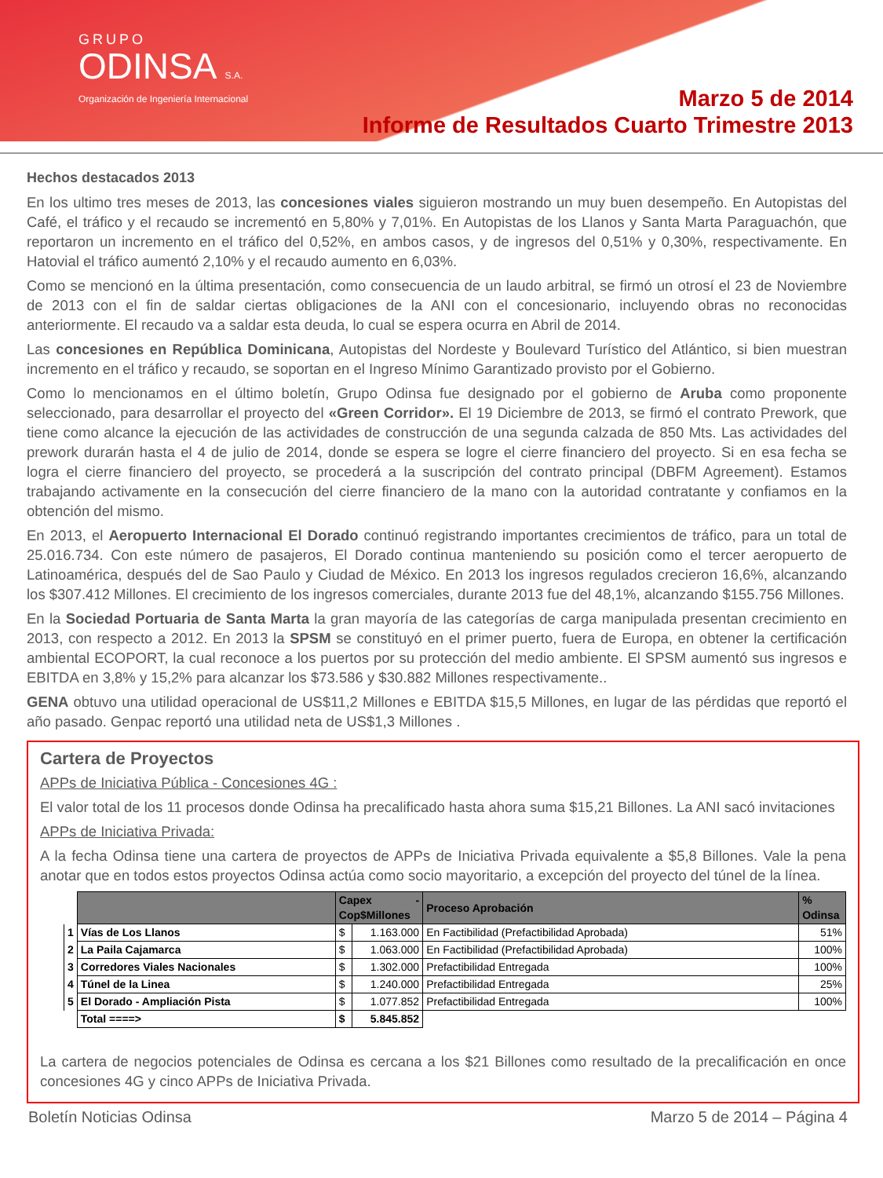GRUPO
ODINSA S.A.
Organización de Ingeniería Internacional
Marzo 5 de 2014
Informe de Resultados Cuarto Trimestre 2013
Hechos destacados 2013
En los ultimo tres meses de 2013, las concesiones viales siguieron mostrando un muy buen desempeño. En Autopistas del Café, el tráfico y el recaudo se incrementó en 5,80% y 7,01%. En Autopistas de los Llanos y Santa Marta Paraguachón, que reportaron un incremento en el tráfico del 0,52%, en ambos casos, y de ingresos del 0,51% y 0,30%, respectivamente. En Hatovial el tráfico aumentó 2,10% y el recaudo aumento en 6,03%.
Como se mencionó en la última presentación, como consecuencia de un laudo arbitral, se firmó un otrosí el 23 de Noviembre de 2013 con el fin de saldar ciertas obligaciones de la ANI con el concesionario, incluyendo obras no reconocidas anteriormente. El recaudo va a saldar esta deuda, lo cual se espera ocurra en Abril de 2014.
Las concesiones en República Dominicana, Autopistas del Nordeste y Boulevard Turístico del Atlántico, si bien muestran incremento en el tráfico y recaudo, se soportan en el Ingreso Mínimo Garantizado provisto por el Gobierno.
Como lo mencionamos en el último boletín, Grupo Odinsa fue designado por el gobierno de Aruba como proponente seleccionado, para desarrollar el proyecto del «Green Corridor». El 19 Diciembre de 2013, se firmó el contrato Prework, que tiene como alcance la ejecución de las actividades de construcción de una segunda calzada de 850 Mts. Las actividades del prework durarán hasta el 4 de julio de 2014, donde se espera se logre el cierre financiero del proyecto. Si en esa fecha se logra el cierre financiero del proyecto, se procederá a la suscripción del contrato principal (DBFM Agreement). Estamos trabajando activamente en la consecución del cierre financiero de la mano con la autoridad contratante y confiamos en la obtención del mismo.
En 2013, el Aeropuerto Internacional El Dorado continuó registrando importantes crecimientos de tráfico, para un total de 25.016.734. Con este número de pasajeros, El Dorado continua manteniendo su posición como el tercer aeropuerto de Latinoamérica, después del de Sao Paulo y Ciudad de México. En 2013 los ingresos regulados crecieron 16,6%, alcanzando los $307.412 Millones. El crecimiento de los ingresos comerciales, durante 2013 fue del 48,1%, alcanzando $155.756 Millones.
En la Sociedad Portuaria de Santa Marta la gran mayoría de las categorías de carga manipulada presentan crecimiento en 2013, con respecto a 2012. En 2013 la SPSM se constituyó en el primer puerto, fuera de Europa, en obtener la certificación ambiental ECOPORT, la cual reconoce a los puertos por su protección del medio ambiente. El SPSM aumentó sus ingresos e EBITDA en 3,8% y 15,2% para alcanzar los $73.586 y $30.882 Millones respectivamente..
GENA obtuvo una utilidad operacional de US$11,2 Millones e EBITDA $15,5 Millones, en lugar de las pérdidas que reportó el año pasado. Genpac reportó una utilidad neta de US$1,3 Millones .
Cartera de Proyectos
APPs de Iniciativa Pública - Concesiones 4G :
El valor total de los 11 procesos donde Odinsa ha precalificado hasta ahora suma $15,21 Billones. La ANI sacó invitaciones
APPs de Iniciativa Privada:
A la fecha Odinsa tiene una cartera de proyectos de APPs de Iniciativa Privada equivalente a $5,8 Billones. Vale la pena anotar que en todos estos proyectos Odinsa actúa como socio mayoritario, a excepción del proyecto del túnel de la línea.
| | | Capex - Cop$Millones | | Proceso Aprobación | % Odinsa |
| --- | --- | --- | --- | --- | --- |
| 1 | Vías de Los Llanos | $ | 1.163.000 | En Factibilidad (Prefactibilidad Aprobada) | 51% |
| 2 | La Paila Cajamarca | $ | 1.063.000 | En Factibilidad (Prefactibilidad Aprobada) | 100% |
| 3 | Corredores Viales Nacionales | $ | 1.302.000 | Prefactibilidad Entregada | 100% |
| 4 | Túnel de la Linea | $ | 1.240.000 | Prefactibilidad Entregada | 25% |
| 5 | El Dorado - Ampliación Pista | $ | 1.077.852 | Prefactibilidad Entregada | 100% |
| | Total ====> | $ | 5.845.852 | | |
La cartera de negocios potenciales de Odinsa es cercana a los $21 Billones como resultado de la precalificación en once concesiones 4G y cinco APPs de Iniciativa Privada.
Boletín Noticias Odinsa Marzo 5 de 2014 – Página 4